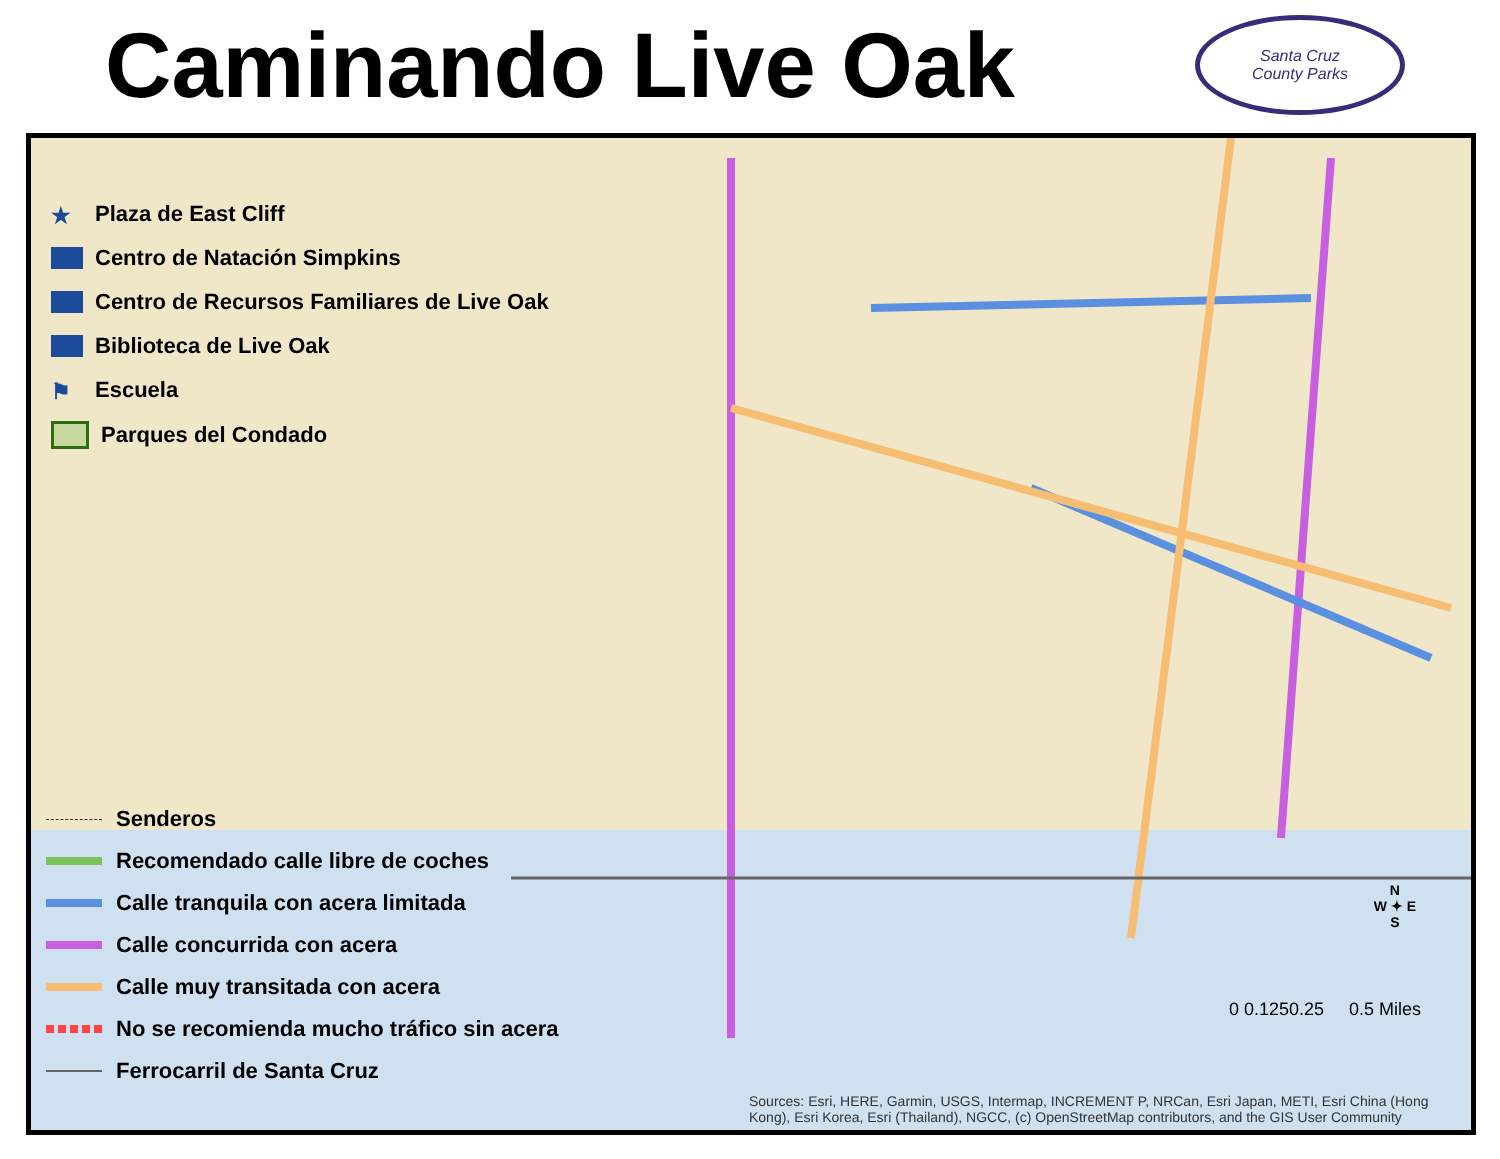Caminando Live Oak
Santa Cruz
County Parks
★ Plaza de East Cliff
Centro de Natación Simpkins
Centro de Recursos Familiares de Live Oak
Biblioteca de Live Oak
⚑ Escuela
Parques del Condado
Senderos
Recomendado calle libre de coches
Calle tranquila con acera limitada
Calle concurrida con acera
Calle muy transitada con acera
No se recomienda mucho tráfico sin acera
Ferrocarril de Santa Cruz
N
W ✦ E
S
0 0.1250.25 0.5 Miles
Sources: Esri, HERE, Garmin, USGS, Intermap, INCREMENT P, NRCan, Esri Japan, METI, Esri China (Hong Kong), Esri Korea, Esri (Thailand), NGCC, (c) OpenStreetMap contributors, and the GIS User Community